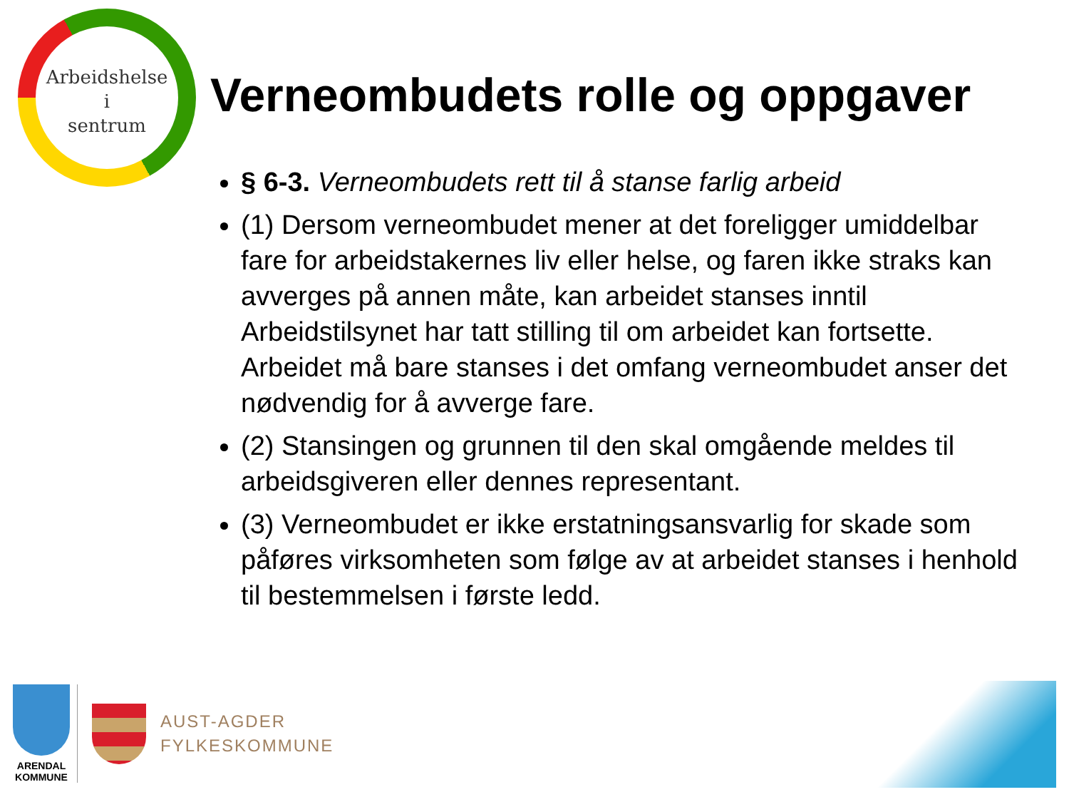Arbeidshelse
i
sentrum
Verneombudets rolle og oppgaver
§ 6-3. Verneombudets rett til å stanse farlig arbeid
(1) Dersom verneombudet mener at det foreligger umiddelbar fare for arbeidstakernes liv eller helse, og faren ikke straks kan avverges på annen måte, kan arbeidet stanses inntil Arbeidstilsynet har tatt stilling til om arbeidet kan fortsette. Arbeidet må bare stanses i det omfang verneombudet anser det nødvendig for å avverge fare.
(2) Stansingen og grunnen til den skal omgående meldes til arbeidsgiveren eller dennes representant.
(3) Verneombudet er ikke erstatningsansvarlig for skade som påføres virksomheten som følge av at arbeidet stanses i henhold til bestemmelsen i første ledd.
ARENDAL
KOMMUNE
AUST-AGDER
FYLKESKOMMUNE